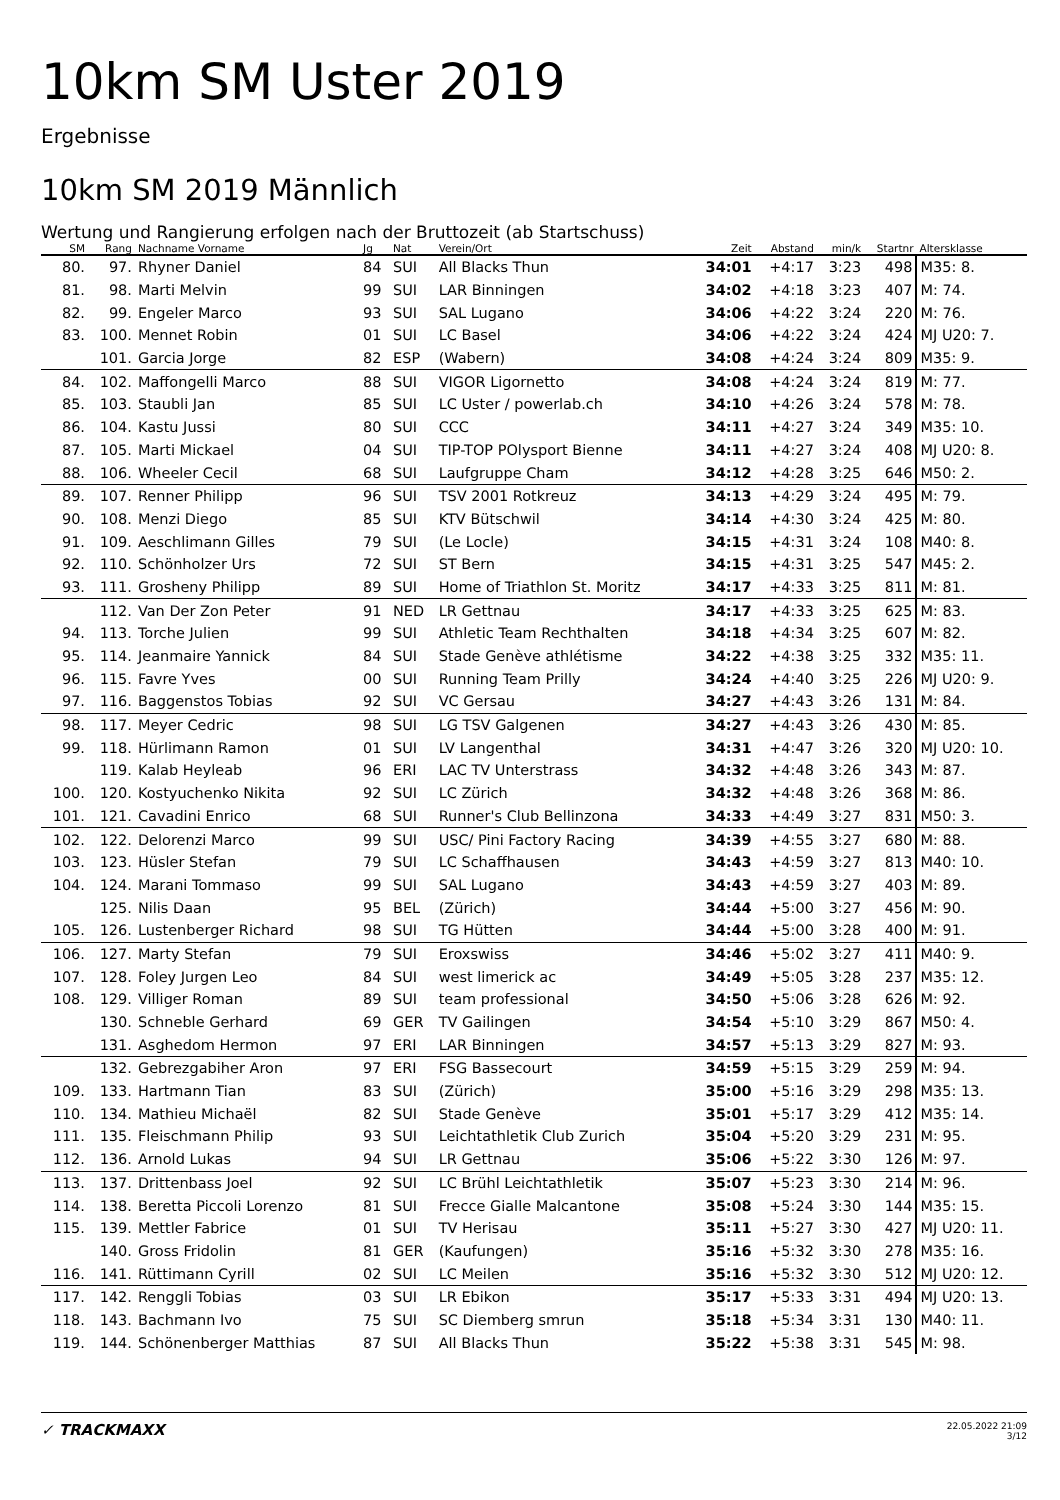10km SM Uster 2019
Ergebnisse
10km SM 2019 Männlich
Wertung und Rangierung erfolgen nach der Bruttozeit (ab Startschuss)
| SM | Rang | Nachname Vorname | Jg | Nat | Verein/Ort | Zeit | Abstand | min/k | Startnr | Altersklasse |
| --- | --- | --- | --- | --- | --- | --- | --- | --- | --- | --- |
| 80. | 97. | Rhyner Daniel | 84 | SUI | All Blacks Thun | 34:01 | +4:17 | 3:23 | 498 | M35: 8. |
| 81. | 98. | Marti Melvin | 99 | SUI | LAR Binningen | 34:02 | +4:18 | 3:23 | 407 | M: 74. |
| 82. | 99. | Engeler Marco | 93 | SUI | SAL Lugano | 34:06 | +4:22 | 3:24 | 220 | M: 76. |
| 83. | 100. | Mennet Robin | 01 | SUI | LC Basel | 34:06 | +4:22 | 3:24 | 424 | MJ U20: 7. |
| | 101. | Garcia Jorge | 82 | ESP | (Wabern) | 34:08 | +4:24 | 3:24 | 809 | M35: 9. |
| 84. | 102. | Maffongelli Marco | 88 | SUI | VIGOR Ligornetto | 34:08 | +4:24 | 3:24 | 819 | M: 77. |
| 85. | 103. | Staubli Jan | 85 | SUI | LC Uster / powerlab.ch | 34:10 | +4:26 | 3:24 | 578 | M: 78. |
| 86. | 104. | Kastu Jussi | 80 | SUI | CCC | 34:11 | +4:27 | 3:24 | 349 | M35: 10. |
| 87. | 105. | Marti Mickael | 04 | SUI | TIP-TOP POlysport Bienne | 34:11 | +4:27 | 3:24 | 408 | MJ U20: 8. |
| 88. | 106. | Wheeler Cecil | 68 | SUI | Laufgruppe Cham | 34:12 | +4:28 | 3:25 | 646 | M50: 2. |
| 89. | 107. | Renner Philipp | 96 | SUI | TSV 2001 Rotkreuz | 34:13 | +4:29 | 3:24 | 495 | M: 79. |
| 90. | 108. | Menzi Diego | 85 | SUI | KTV Bütschwil | 34:14 | +4:30 | 3:24 | 425 | M: 80. |
| 91. | 109. | Aeschlimann Gilles | 79 | SUI | (Le Locle) | 34:15 | +4:31 | 3:24 | 108 | M40: 8. |
| 92. | 110. | Schönholzer Urs | 72 | SUI | ST Bern | 34:15 | +4:31 | 3:25 | 547 | M45: 2. |
| 93. | 111. | Grosheny Philipp | 89 | SUI | Home of Triathlon St. Moritz | 34:17 | +4:33 | 3:25 | 811 | M: 81. |
| | 112. | Van Der Zon Peter | 91 | NED | LR Gettnau | 34:17 | +4:33 | 3:25 | 625 | M: 83. |
| 94. | 113. | Torche Julien | 99 | SUI | Athletic Team Rechthalten | 34:18 | +4:34 | 3:25 | 607 | M: 82. |
| 95. | 114. | Jeanmaire Yannick | 84 | SUI | Stade Genève athlétisme | 34:22 | +4:38 | 3:25 | 332 | M35: 11. |
| 96. | 115. | Favre Yves | 00 | SUI | Running Team Prilly | 34:24 | +4:40 | 3:25 | 226 | MJ U20: 9. |
| 97. | 116. | Baggenstos Tobias | 92 | SUI | VC Gersau | 34:27 | +4:43 | 3:26 | 131 | M: 84. |
| 98. | 117. | Meyer Cedric | 98 | SUI | LG TSV Galgenen | 34:27 | +4:43 | 3:26 | 430 | M: 85. |
| 99. | 118. | Hürlimann Ramon | 01 | SUI | LV Langenthal | 34:31 | +4:47 | 3:26 | 320 | MJ U20: 10. |
| | 119. | Kalab Heyleab | 96 | ERI | LAC TV Unterstrass | 34:32 | +4:48 | 3:26 | 343 | M: 87. |
| 100. | 120. | Kostyuchenko Nikita | 92 | SUI | LC Zürich | 34:32 | +4:48 | 3:26 | 368 | M: 86. |
| 101. | 121. | Cavadini Enrico | 68 | SUI | Runner's Club Bellinzona | 34:33 | +4:49 | 3:27 | 831 | M50: 3. |
| 102. | 122. | Delorenzi Marco | 99 | SUI | USC/ Pini Factory Racing | 34:39 | +4:55 | 3:27 | 680 | M: 88. |
| 103. | 123. | Hüsler Stefan | 79 | SUI | LC Schaffhausen | 34:43 | +4:59 | 3:27 | 813 | M40: 10. |
| 104. | 124. | Marani Tommaso | 99 | SUI | SAL Lugano | 34:43 | +4:59 | 3:27 | 403 | M: 89. |
| | 125. | Nilis Daan | 95 | BEL | (Zürich) | 34:44 | +5:00 | 3:27 | 456 | M: 90. |
| 105. | 126. | Lustenberger Richard | 98 | SUI | TG Hütten | 34:44 | +5:00 | 3:28 | 400 | M: 91. |
| 106. | 127. | Marty Stefan | 79 | SUI | Eroxswiss | 34:46 | +5:02 | 3:27 | 411 | M40: 9. |
| 107. | 128. | Foley Jurgen Leo | 84 | SUI | west limerick ac | 34:49 | +5:05 | 3:28 | 237 | M35: 12. |
| 108. | 129. | Villiger Roman | 89 | SUI | team professional | 34:50 | +5:06 | 3:28 | 626 | M: 92. |
| | 130. | Schneble Gerhard | 69 | GER | TV Gailingen | 34:54 | +5:10 | 3:29 | 867 | M50: 4. |
| | 131. | Asghedom Hermon | 97 | ERI | LAR Binningen | 34:57 | +5:13 | 3:29 | 827 | M: 93. |
| | 132. | Gebrezgabiher Aron | 97 | ERI | FSG Bassecourt | 34:59 | +5:15 | 3:29 | 259 | M: 94. |
| 109. | 133. | Hartmann Tian | 83 | SUI | (Zürich) | 35:00 | +5:16 | 3:29 | 298 | M35: 13. |
| 110. | 134. | Mathieu Michaël | 82 | SUI | Stade Genève | 35:01 | +5:17 | 3:29 | 412 | M35: 14. |
| 111. | 135. | Fleischmann Philip | 93 | SUI | Leichtathletik Club Zurich | 35:04 | +5:20 | 3:29 | 231 | M: 95. |
| 112. | 136. | Arnold Lukas | 94 | SUI | LR Gettnau | 35:06 | +5:22 | 3:30 | 126 | M: 97. |
| 113. | 137. | Drittenbass Joel | 92 | SUI | LC Brühl Leichtathletik | 35:07 | +5:23 | 3:30 | 214 | M: 96. |
| 114. | 138. | Beretta Piccoli Lorenzo | 81 | SUI | Frecce Gialle Malcantone | 35:08 | +5:24 | 3:30 | 144 | M35: 15. |
| 115. | 139. | Mettler Fabrice | 01 | SUI | TV Herisau | 35:11 | +5:27 | 3:30 | 427 | MJ U20: 11. |
| | 140. | Gross Fridolin | 81 | GER | (Kaufungen) | 35:16 | +5:32 | 3:30 | 278 | M35: 16. |
| 116. | 141. | Rüttimann Cyrill | 02 | SUI | LC Meilen | 35:16 | +5:32 | 3:30 | 512 | MJ U20: 12. |
| 117. | 142. | Renggli Tobias | 03 | SUI | LR Ebikon | 35:17 | +5:33 | 3:31 | 494 | MJ U20: 13. |
| 118. | 143. | Bachmann Ivo | 75 | SUI | SC Diemberg smrun | 35:18 | +5:34 | 3:31 | 130 | M40: 11. |
| 119. | 144. | Schönenberger Matthias | 87 | SUI | All Blacks Thun | 35:22 | +5:38 | 3:31 | 545 | M: 98. |
✓ TRACKMAXX
22.05.2022 21:09
3/12